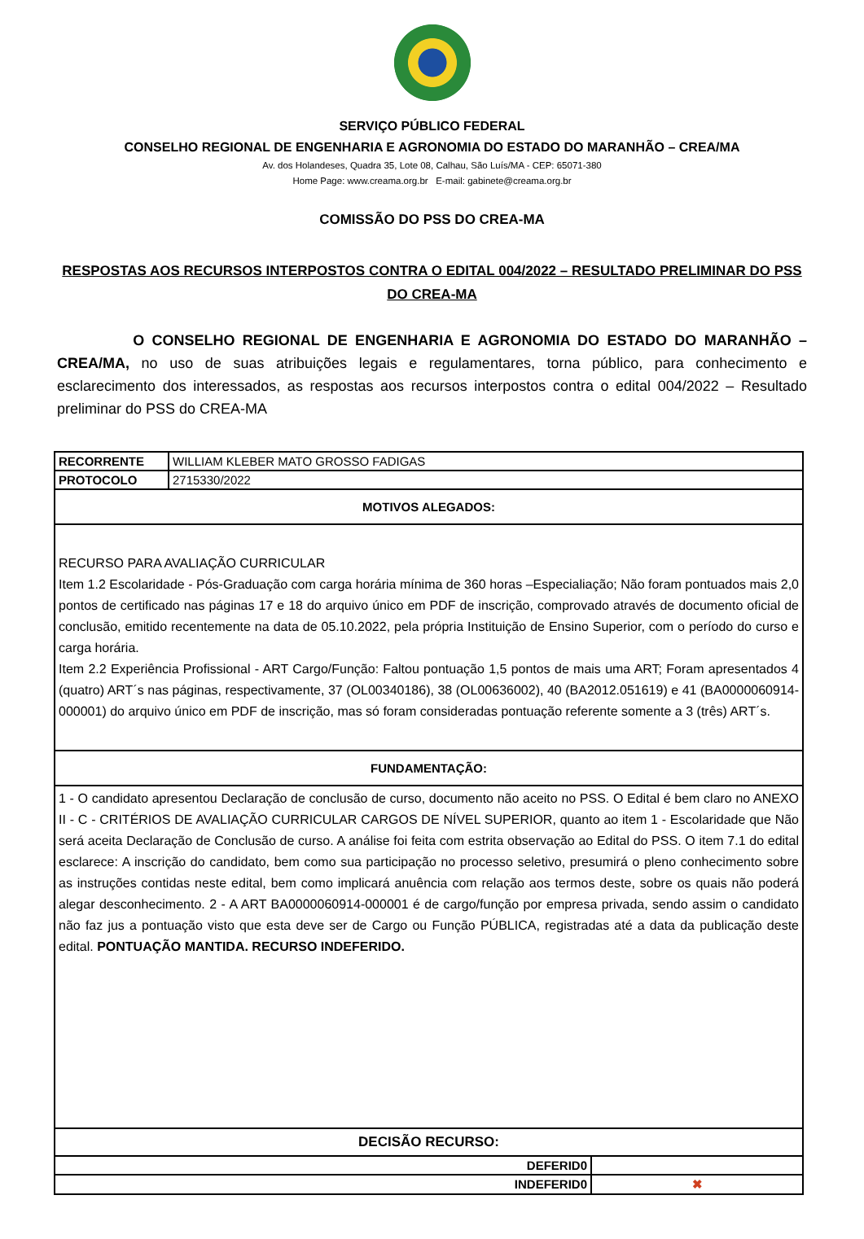SERVIÇO PÚBLICO FEDERAL
CONSELHO REGIONAL DE ENGENHARIA E AGRONOMIA DO ESTADO DO MARANHÃO – CREA/MA
Av. dos Holandeses, Quadra 35, Lote 08, Calhau, São Luís/MA - CEP: 65071-380
Home Page: www.creama.org.br E-mail: gabinete@creama.org.br
COMISSÃO DO PSS DO CREA-MA
RESPOSTAS AOS RECURSOS INTERPOSTOS CONTRA O EDITAL 004/2022 – RESULTADO PRELIMINAR DO PSS DO CREA-MA
O CONSELHO REGIONAL DE ENGENHARIA E AGRONOMIA DO ESTADO DO MARANHÃO – CREA/MA, no uso de suas atribuições legais e regulamentares, torna público, para conhecimento e esclarecimento dos interessados, as respostas aos recursos interpostos contra o edital 004/2022 – Resultado preliminar do PSS do CREA-MA
| RECORRENTE | WILLIAM KLEBER MATO GROSSO FADIGAS | |
| PROTOCOLO | 2715330/2022 | |
| MOTIVOS ALEGADOS: | | |
| RECURSO PARA AVALIAÇÃO CURRICULAR Item 1.2 Escolaridade - Pós-Graduação com carga horária mínima de 360 horas –Especialiação; Não foram pontuados mais 2,0 pontos de certificado nas páginas 17 e 18 do arquivo único em PDF de inscrição, comprovado através de documento oficial de conclusão, emitido recentemente na data de 05.10.2022, pela própria Instituição de Ensino Superior, com o período do curso e carga horária. Item 2.2 Experiência Profissional - ART Cargo/Função: Faltou pontuação 1,5 pontos de mais uma ART; Foram apresentados 4 (quatro) ART´s nas páginas, respectivamente, 37 (OL00340186), 38 (OL00636002), 40 (BA2012.051619) e 41 (BA0000060914-000001) do arquivo único em PDF de inscrição, mas só foram consideradas pontuação referente somente a 3 (três) ART´s. | | |
| FUNDAMENTAÇÃO: | | |
| 1 - O candidato apresentou Declaração de conclusão de curso, documento não aceito no PSS. O Edital é bem claro no ANEXO II - C - CRITÉRIOS DE AVALIAÇÃO CURRICULAR CARGOS DE NÍVEL SUPERIOR, quanto ao item 1 - Escolaridade que Não será aceita Declaração de Conclusão de curso. A análise foi feita com estrita observação ao Edital do PSS. O item 7.1 do edital esclarece: A inscrição do candidato, bem como sua participação no processo seletivo, presumirá o pleno conhecimento sobre as instruções contidas neste edital, bem como implicará anuência com relação aos termos deste, sobre os quais não poderá alegar desconhecimento. 2 - A ART BA0000060914-000001 é de cargo/função por empresa privada, sendo assim o candidato não faz jus a pontuação visto que esta deve ser de Cargo ou Função PÚBLICA, registradas até a data da publicação deste edital. PONTUAÇÃO MANTIDA. RECURSO INDEFERIDO. | | |
| DECISÃO RECURSO: | | |
| DEFERID0 | | |
| INDEFERID0 | | ✖ |